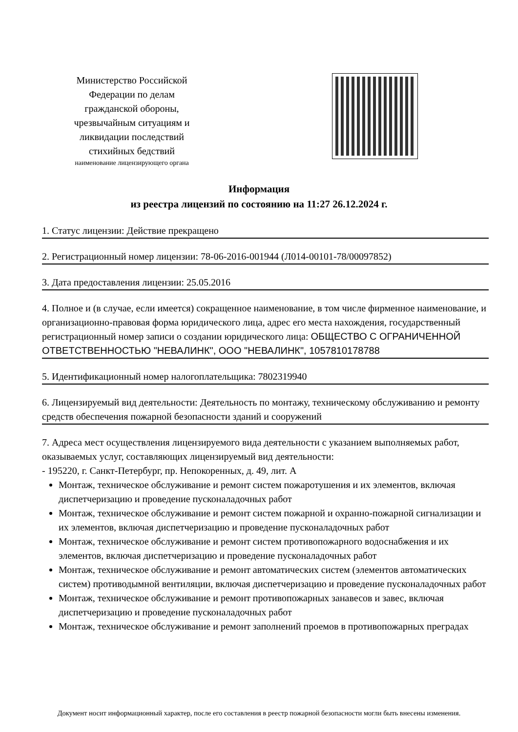Министерство Российской Федерации по делам гражданской обороны, чрезвычайным ситуациям и ликвидации последствий стихийных бедствий
наименование лицензирующего органа
Информация
из реестра лицензий по состоянию на 11:27 26.12.2024 г.
1. Статус лицензии: Действие прекращено
2. Регистрационный номер лицензии: 78-06-2016-001944 (Л014-00101-78/00097852)
3. Дата предоставления лицензии: 25.05.2016
4. Полное и (в случае, если имеется) сокращенное наименование, в том числе фирменное наименование, и организационно-правовая форма юридического лица, адрес его места нахождения, государственный регистрационный номер записи о создании юридического лица: ОБЩЕСТВО С ОГРАНИЧЕННОЙ ОТВЕТСТВЕННОСТЬЮ "НЕВАЛИНК", ООО "НЕВАЛИНК", 1057810178788
5. Идентификационный номер налогоплательщика: 7802319940
6. Лицензируемый вид деятельности: Деятельность по монтажу, техническому обслуживанию и ремонту средств обеспечения пожарной безопасности зданий и сооружений
7. Адреса мест осуществления лицензируемого вида деятельности с указанием выполняемых работ, оказываемых услуг, составляющих лицензируемый вид деятельности:
- 195220, г. Санкт-Петербург, пр. Непокоренных, д. 49, лит. А
Монтаж, техническое обслуживание и ремонт систем пожаротушения и их элементов, включая диспетчеризацию и проведение пусконаладочных работ
Монтаж, техническое обслуживание и ремонт систем пожарной и охранно-пожарной сигнализации и их элементов, включая диспетчеризацию и проведение пусконаладочных работ
Монтаж, техническое обслуживание и ремонт систем противопожарного водоснабжения и их элементов, включая диспетчеризацию и проведение пусконаладочных работ
Монтаж, техническое обслуживание и ремонт автоматических систем (элементов автоматических систем) противодымной вентиляции, включая диспетчеризацию и проведение пусконаладочных работ
Монтаж, техническое обслуживание и ремонт противопожарных занавесов и завес, включая диспетчеризацию и проведение пусконаладочных работ
Монтаж, техническое обслуживание и ремонт заполнений проемов в противопожарных преградах
Документ носит информационный характер, после его составления в реестр пожарной безопасности могли быть внесены изменения.